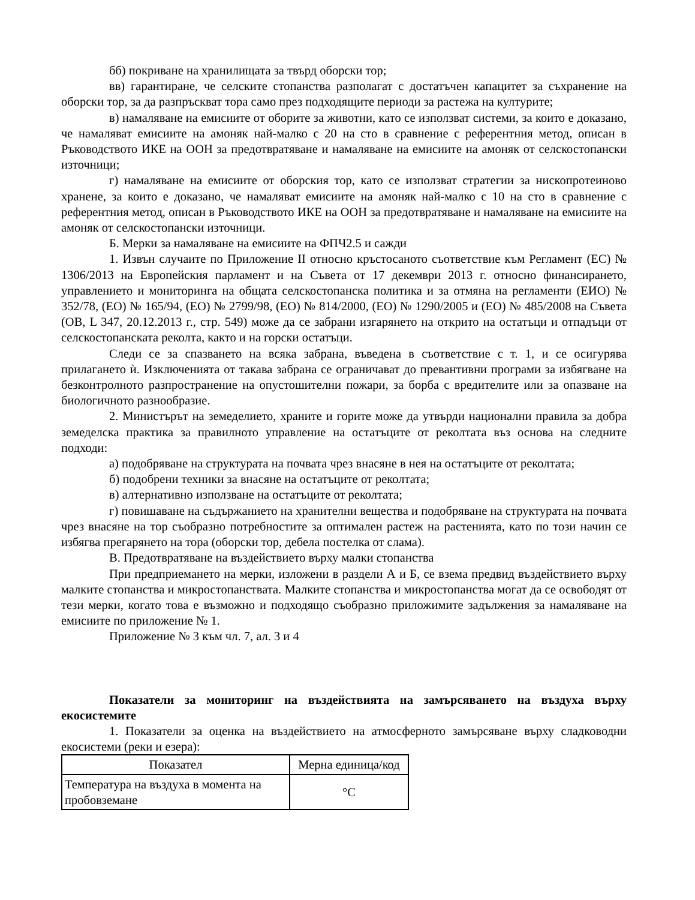бб) покриване на хранилищата за твърд оборски тор;
вв) гарантиране, че селските стопанства разполагат с достатъчен капацитет за съхранение на оборски тор, за да разпръскват тора само през подходящите периоди за растежа на културите;
в) намаляване на емисиите от оборите за животни, като се използват системи, за които е доказано, че намаляват емисиите на амоняк най-малко с 20 на сто в сравнение с референтния метод, описан в Ръководството ИКЕ на ООН за предотвратяване и намаляване на емисиите на амоняк от селскостопански източници;
г) намаляване на емисиите от оборския тор, като се използват стратегии за нископротеиново хранене, за които е доказано, че намаляват емисиите на амоняк най-малко с 10 на сто в сравнение с референтния метод, описан в Ръководството ИКЕ на ООН за предотвратяване и намаляване на емисиите на амоняк от селскостопански източници.
Б. Мерки за намаляване на емисиите на ФПЧ2.5 и сажди
1. Извън случаите по Приложение II относно кръстосаното съответствие към Регламент (ЕС) № 1306/2013 на Европейския парламент и на Съвета от 17 декември 2013 г. относно финансирането, управлението и мониторинга на общата селскостопанска политика и за отмяна на регламенти (ЕИО) № 352/78, (ЕО) № 165/94, (ЕО) № 2799/98, (ЕО) № 814/2000, (ЕО) № 1290/2005 и (ЕО) № 485/2008 на Съвета (ОВ, L 347, 20.12.2013 г., стр. 549) може да се забрани изгарянето на открито на остатъци и отпадъци от селскостопанската реколта, както и на горски остатъци.
Следи се за спазването на всяка забрана, въведена в съответствие с т. 1, и се осигурява прилагането ѝ. Изключенията от такава забрана се ограничават до превантивни програми за избягване на безконтролното разпространение на опустошителни пожари, за борба с вредителите или за опазване на биологичното разнообразие.
2. Министърът на земеделието, храните и горите може да утвърди национални правила за добра земеделска практика за правилното управление на остатъците от реколтата въз основа на следните подходи:
а) подобряване на структурата на почвата чрез внасяне в нея на остатъците от реколтата;
б) подобрени техники за внасяне на остатъците от реколтата;
в) алтернативно използване на остатъците от реколтата;
г) повишаване на съдържанието на хранителни вещества и подобряване на структурата на почвата чрез внасяне на тор съобразно потребностите за оптимален растеж на растенията, като по този начин се избягва прегарянето на тора (оборски тор, дебела постелка от слама).
В. Предотвратяване на въздействието върху малки стопанства
При предприемането на мерки, изложени в раздели А и Б, се взема предвид въздействието върху малките стопанства и микростопанствата. Малките стопанства и микростопанства могат да се освободят от тези мерки, когато това е възможно и подходящо съобразно приложимите задължения за намаляване на емисиите по приложение № 1.
Приложение № 3 към чл. 7, ал. 3 и 4
Показатели за мониторинг на въздействията на замърсяването на въздуха върху екосистемите
1. Показатели за оценка на въздействието на атмосферното замърсяване върху сладководни екосистеми (реки и езера):
| Показател | Мерна единица/код |
| Температура на въздуха в момента на пробовземане | °C |